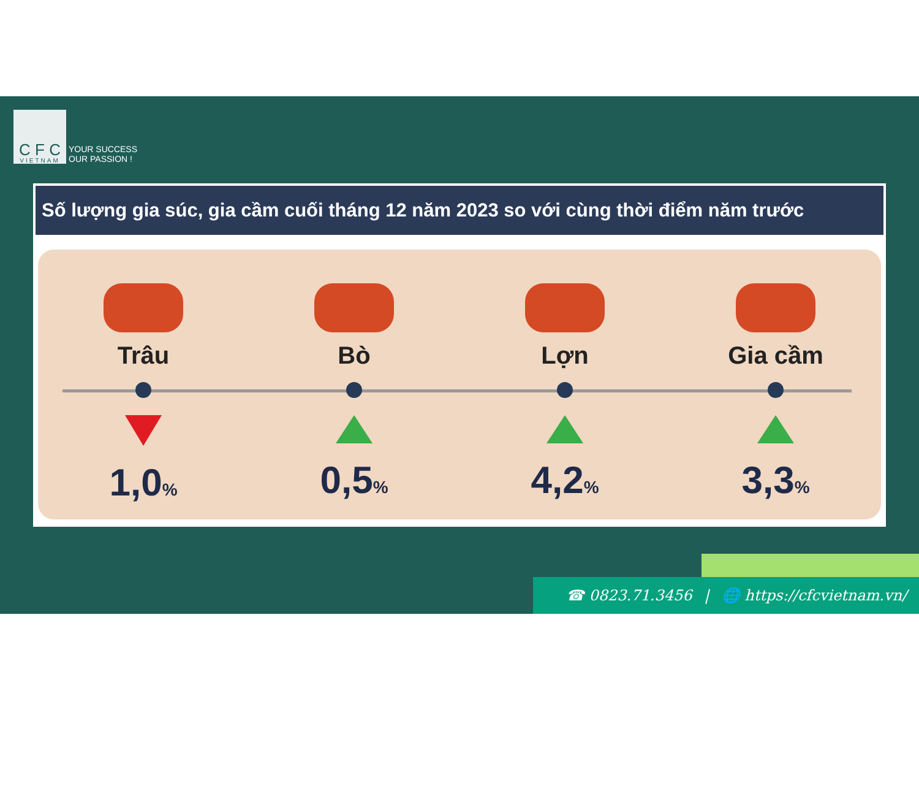C F C
VIETNAM
YOUR SUCCESS
OUR PASSION !
Số lượng gia súc, gia cầm cuối tháng 12 năm 2023 so với cùng thời điểm năm trước
Trâu
1,0%
Bò
0,5%
Lợn
4,2%
Gia cầm
3,3%
☎ 0823.71.3456 | 🌐 https://cfcvietnam.vn/